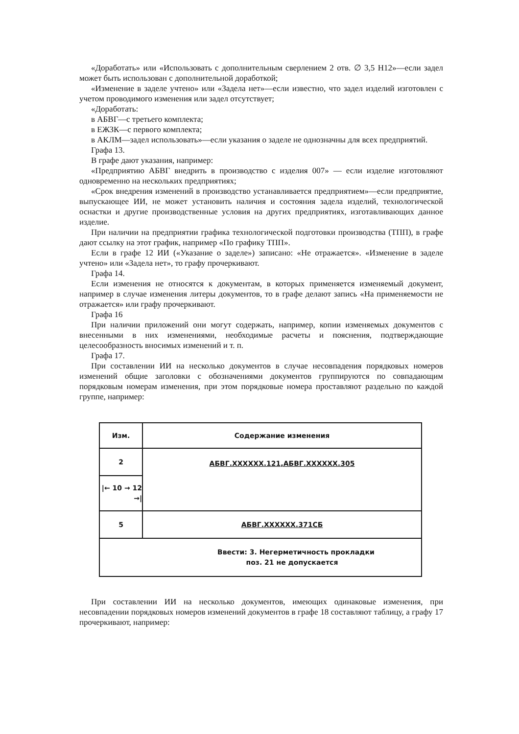«Доработать» или «Использовать с дополнительным сверлением 2 отв. ∅ 3,5 Н12»—если задел может быть использован с дополнительной доработкой;
«Изменение в заделе учтено» или «Задела нет»—если известно, что задел изделий изготовлен с учетом проводимого изменения или задел отсутствует;
«Доработать:
в АБВГ—с третьего комплекта;
в ЕЖЗК—с первого комплекта;
в АКЛМ—задел использовать»—если указания о заделе не однозначны для всех предприятий.
Графа 13.
В графе дают указания, например:
«Предприятию АБВГ внедрить в производство с изделия 007» — если изделие изготовляют одновременно на нескольких предприятиях;
«Срок внедрения изменений в производство устанавливается предприятием»—если предприятие, выпускающее ИИ, не может установить наличия и состояния задела изделий, технологической оснастки и другие производственные условия на других предприятиях, изготавливающих данное изделие.
При наличии на предприятии графика технологической подготовки производства (ТПП), в графе дают ссылку на этот график, например «По графику ТПП».
Если в графе 12 ИИ («Указание о заделе») записано: «Не отражается». «Изменение в заделе учтено» или «Задела нет», то графу прочеркивают.
Графа 14.
Если изменения не относятся к документам, в которых применяется изменяемый документ, например в случае изменения литеры документов, то в графе делают запись «На применяемости не отражается» или графу прочеркивают.
Графа 16
При наличии приложений они могут содержать, например, копии изменяемых документов с внесенными в них изменениями, необходимые расчеты и пояснения, подтверждающие целесообразность вносимых изменений и т. п.
Графа 17.
При составлении ИИ на несколько документов в случае несовпадения порядковых номеров изменений общие заголовки с обозначениями документов группируются по совпадающим порядковым номерам изменения, при этом порядковые номера проставляют раздельно по каждой группе, например:
| Изм. | Содержание изменения |
| --- | --- |
| 2 | АБВГ.XXXXXX.121,АБВГ.XXXXXX.305 |
| /← 10 → 12 →/ | |
| 5 | АБВГ.XXXXXX.371СБ |
| Ввести: 3. Негерметичность прокладки поз. 21 не допускается | |
При составлении ИИ на несколько документов, имеющих одинаковые изменения, при несовпадении порядковых номеров изменений документов в графе 18 составляют таблицу, а графу 17 прочеркивают, например: